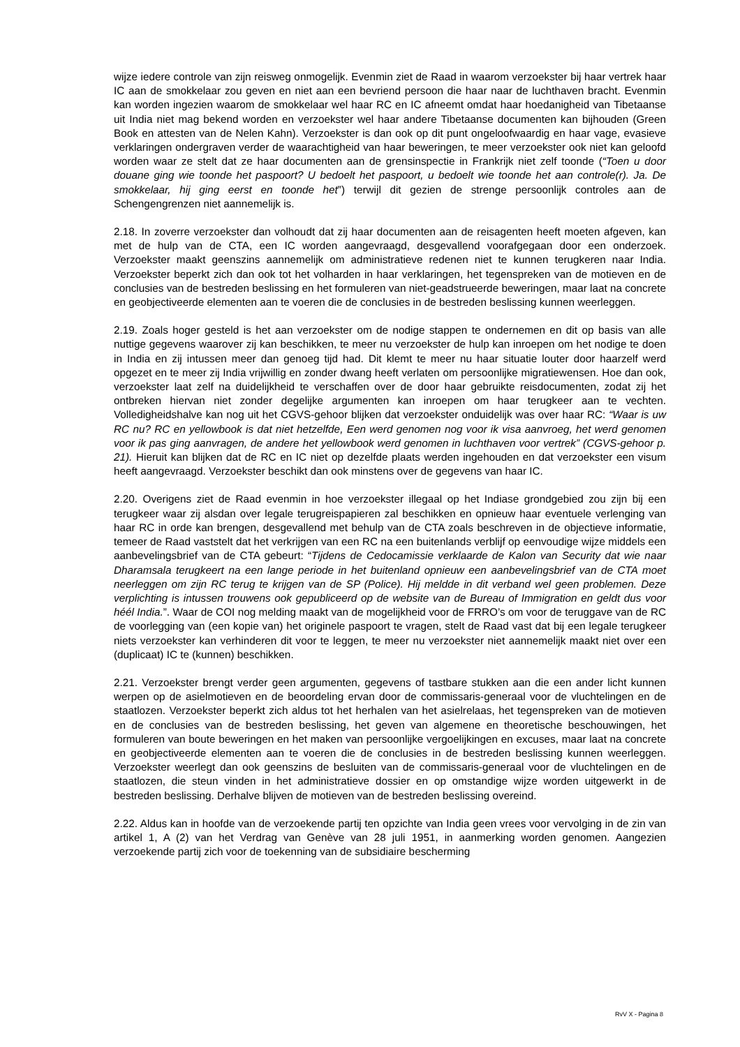wijze iedere controle van zijn reisweg onmogelijk. Evenmin ziet de Raad in waarom verzoekster bij haar vertrek haar IC aan de smokkelaar zou geven en niet aan een bevriend persoon die haar naar de luchthaven bracht. Evenmin kan worden ingezien waarom de smokkelaar wel haar RC en IC afneemt omdat haar hoedanigheid van Tibetaanse uit India niet mag bekend worden en verzoekster wel haar andere Tibetaanse documenten kan bijhouden (Green Book en attesten van de Nelen Kahn). Verzoekster is dan ook op dit punt ongeloofwaardig en haar vage, evasieve verklaringen ondergraven verder de waarachtigheid van haar beweringen, te meer verzoekster ook niet kan geloofd worden waar ze stelt dat ze haar documenten aan de grensinspectie in Frankrijk niet zelf toonde (“Toen u door douane ging wie toonde het paspoort? U bedoelt het paspoort, u bedoelt wie toonde het aan controle(r). Ja. De smokkelaar, hij ging eerst en toonde het”) terwijl dit gezien de strenge persoonlijk controles aan de Schengengrenzen niet aannemelijk is.
2.18. In zoverre verzoekster dan volhoudt dat zij haar documenten aan de reisagenten heeft moeten afgeven, kan met de hulp van de CTA, een IC worden aangevraagd, desgevallend voorafgegaan door een onderzoek. Verzoekster maakt geenszins aannemelijk om administratieve redenen niet te kunnen terugkeren naar India. Verzoekster beperkt zich dan ook tot het volharden in haar verklaringen, het tegenspreken van de motieven en de conclusies van de bestreden beslissing en het formuleren van niet-geadstrueerde beweringen, maar laat na concrete en geobjectiveerde elementen aan te voeren die de conclusies in de bestreden beslissing kunnen weerleggen.
2.19. Zoals hoger gesteld is het aan verzoekster om de nodige stappen te ondernemen en dit op basis van alle nuttige gegevens waarover zij kan beschikken, te meer nu verzoekster de hulp kan inroepen om het nodige te doen in India en zij intussen meer dan genoeg tijd had. Dit klemt te meer nu haar situatie louter door haarzelf werd opgezet en te meer zij India vrijwillig en zonder dwang heeft verlaten om persoonlijke migratiewensen. Hoe dan ook, verzoekster laat zelf na duidelijkheid te verschaffen over de door haar gebruikte reisdocumenten, zodat zij het ontbreken hiervan niet zonder degelijke argumenten kan inroepen om haar terugkeer aan te vechten. Volledigheidshalve kan nog uit het CGVS-gehoor blijken dat verzoekster onduidelijk was over haar RC: “Waar is uw RC nu? RC en yellowbook is dat niet hetzelfde, Een werd genomen nog voor ik visa aanvroeg, het werd genomen voor ik pas ging aanvragen, de andere het yellowbook werd genomen in luchthaven voor vertrek” (CGVS-gehoor p. 21). Hieruit kan blijken dat de RC en IC niet op dezelfde plaats werden ingehouden en dat verzoekster een visum heeft aangevraagd. Verzoekster beschikt dan ook minstens over de gegevens van haar IC.
2.20. Overigens ziet de Raad evenmin in hoe verzoekster illegaal op het Indiase grondgebied zou zijn bij een terugkeer waar zij alsdan over legale terugreispapieren zal beschikken en opnieuw haar eventuele verlenging van haar RC in orde kan brengen, desgevallend met behulp van de CTA zoals beschreven in de objectieve informatie, temeer de Raad vaststelt dat het verkrijgen van een RC na een buitenlands verblijf op eenvoudige wijze middels een aanbevelingsbrief van de CTA gebeurt: “Tijdens de Cedocamissie verklaarde de Kalon van Security dat wie naar Dharamsala terugkeert na een lange periode in het buitenland opnieuw een aanbevelingsbrief van de CTA moet neerleggen om zijn RC terug te krijgen van de SP (Police). Hij meldde in dit verband wel geen problemen. Deze verplichting is intussen trouwens ook gepubliceerd op de website van de Bureau of Immigration en geldt dus voor héél India.”. Waar de COI nog melding maakt van de mogelijkheid voor de FRRO’s om voor de teruggave van de RC de voorlegging van (een kopie van) het originele paspoort te vragen, stelt de Raad vast dat bij een legale terugkeer niets verzoekster kan verhinderen dit voor te leggen, te meer nu verzoekster niet aannemelijk maakt niet over een (duplicaat) IC te (kunnen) beschikken.
2.21. Verzoekster brengt verder geen argumenten, gegevens of tastbare stukken aan die een ander licht kunnen werpen op de asielmotieven en de beoordeling ervan door de commissaris-generaal voor de vluchtelingen en de staatlozen. Verzoekster beperkt zich aldus tot het herhalen van het asielrelaas, het tegenspreken van de motieven en de conclusies van de bestreden beslissing, het geven van algemene en theoretische beschouwingen, het formuleren van boute beweringen en het maken van persoonlijke vergoelijkingen en excuses, maar laat na concrete en geobjectiveerde elementen aan te voeren die de conclusies in de bestreden beslissing kunnen weerleggen. Verzoekster weerlegt dan ook geenszins de besluiten van de commissaris-generaal voor de vluchtelingen en de staatlozen, die steun vinden in het administratieve dossier en op omstandige wijze worden uitgewerkt in de bestreden beslissing. Derhalve blijven de motieven van de bestreden beslissing overeind.
2.22. Aldus kan in hoofde van de verzoekende partij ten opzichte van India geen vrees voor vervolging in de zin van artikel 1, A (2) van het Verdrag van Genève van 28 juli 1951, in aanmerking worden genomen. Aangezien verzoekende partij zich voor de toekenning van de subsidiaire bescherming
RvV X - Pagina 8